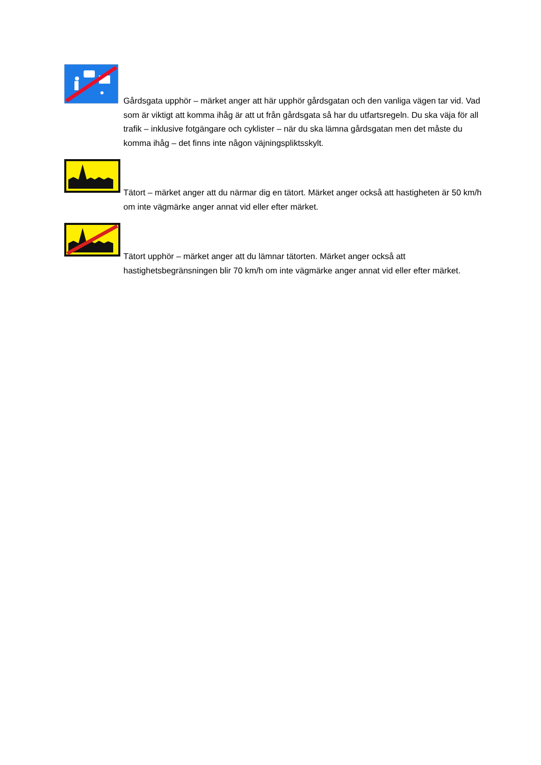Gårdsgata upphör – märket anger att här upphör gårdsgatan och den vanliga vägen tar vid. Vad som är viktigt att komma ihåg är att ut från gårdsgata så har du utfartsregeln. Du ska väja för all trafik – inklusive fotgängare och cyklister – när du ska lämna gårdsgatan men det måste du komma ihåg – det finns inte någon väjningspliktsskylt.
Tätort – märket anger att du närmar dig en tätort. Märket anger också att hastigheten är 50 km/h om inte vägmärke anger annat vid eller efter märket.
Tätort upphör – märket anger att du lämnar tätorten. Märket anger också att hastighetsbegränsningen blir 70 km/h om inte vägmärke anger annat vid eller efter märket.